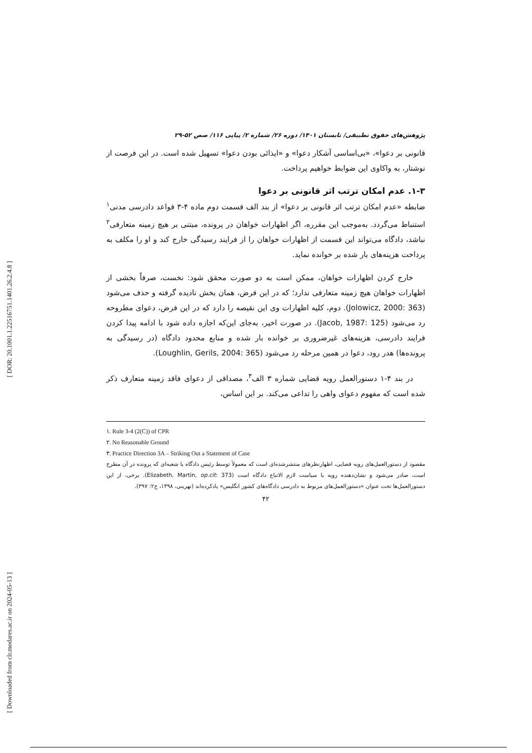[ DOR: 20.1001.1.22516751.1401.26.2.4.8 ]
[ Downloaded from clr.modares.ac.ir on 2024-05-13 ]
پژوهش‌های حقوق تطبیقی/ تابستان ۱۴۰۱/ دوره ۲۶/ شماره ۲/ پیاپی ۱۱۶/ صص ۵۲-۲۹
قانونی بر دعوا»، «بی‌اساسی آشکار دعوا» و «ایذائی بودن دعوا» تسهیل شده است. در این فرصت از نوشتار، به واکاوی این ضوابط خواهیم پرداخت.
۱-۳. عدم امکان ترتب اثر قانونی بر دعوا
ضابطه «عدم امکان ترتب اثر قانونی بر دعوا» از بند الف قسمت دوم ماده ۴-۳ قواعد دادرسی مدنی<sup>۱</sup> استنباط می‌گردد. به‌موجب این مقرره، اگر اظهارات خواهان در پرونده، مبتنی بر هیچ زمینه متعارفی<sup>۲</sup> نباشد، دادگاه می‌تواند این قسمت از اظهارات خواهان را از فرایند رسیدگی خارج کند و او را مکلف به پرداخت هزینه‌های بار شده بر خوانده نماید.
خارج کردن اظهارات خواهان، ممکن است به دو صورت محقق شود: نخست، صرفاً بخشی از اظهارات خواهان هیچ زمینه متعارفی ندارد؛ که در این فرض، همان بخش نادیده گرفته و حذف می‌شود (Jolowicz, 2000: 363). دوم، کلیه اظهارات وی این نقیصه را دارد که در این فرض، دعوای مطروحه رد می‌شود (Jacob, 1987: 125). در صورت اخیر، به‌جای این‌که اجازه داده شود با ادامه پیدا کردن فرایند دادرسی، هزینه‌های غیرضروری بر خوانده بار شده و منابع محدود دادگاه (در رسیدگی به پرونده‌ها) هدر رود، دعوا در همین مرحله رد می‌شود (Loughlin, Gerils, 2004: 365).
در بند ۴-۱ دستورالعمل رویه قضایی شماره ۳ الف<sup>۳</sup>، مصداقی از دعوای فاقد زمینه متعارف ذکر شده است که مفهوم دعوای واهی را تداعی می‌کند. بر این اساس،
۱. Rule 3-4 (2(C)) of CPR
۲. No Reasonable Ground
۳. Practice Direction 3A – Striking Out a Statement of Case
مقصود از دستورالعمل‌های رویه قضایی، اظهارنظرهای منتشرشده‌ای است که معمولاً توسط رئیس دادگاه یا شعبه‌ای که پرونده در آن مطرح است، صادر می‌شود و نشان‌دهنده رویه یا سیاست لازم الاتباع دادگاه است (Elizabeth, Martin, op.cit: 373). برخی، از این دستورالعمل‌ها تحت عنوان «دستورالعمل‌های مربوط به دادرسی دادگاه‌های کشور انگلیس» یادکرده‌اند (نهرینی، ۱۳۹۸، ج۲: ۳۹۷).
۴۲